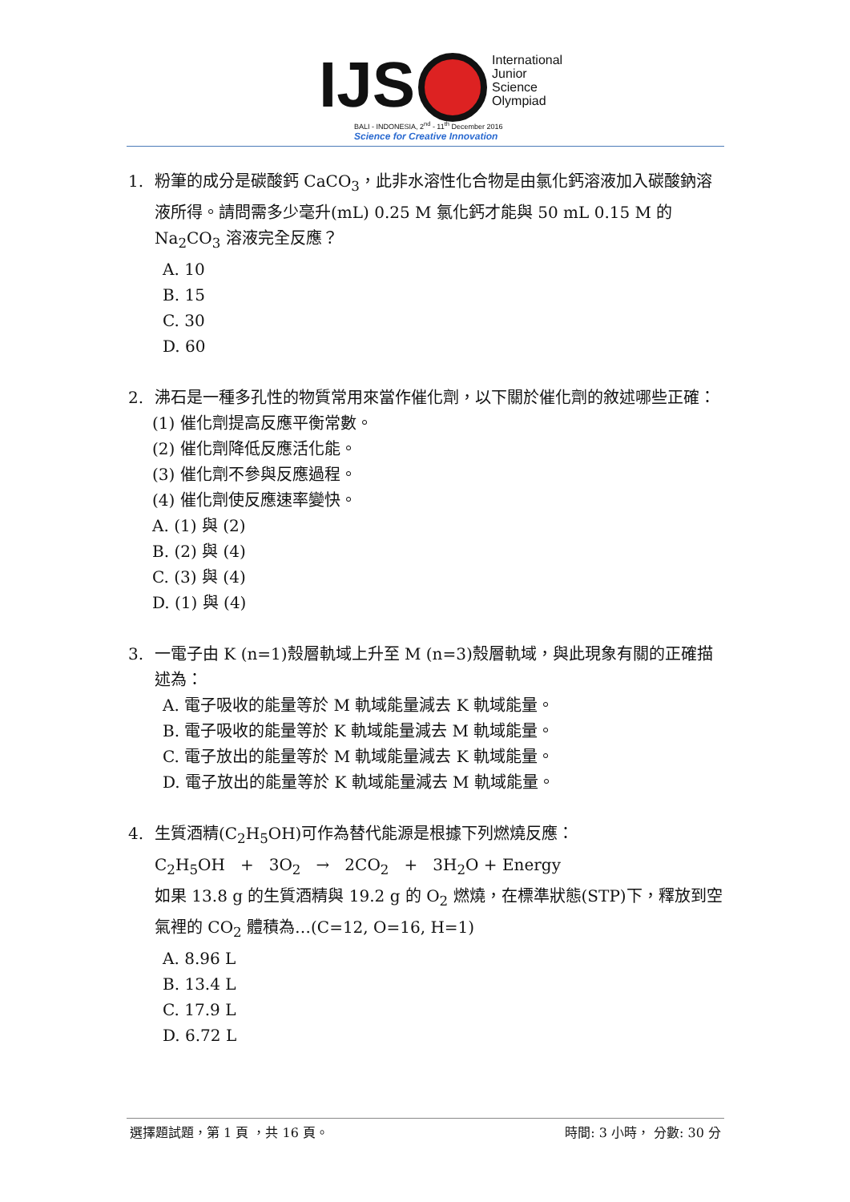IJS
International
Junior
Science
Olympiad
BALI - INDONESIA, 2<sup>nd</sup> - 11<sup>th</sup> December 2016
Science for Creative Innovation
1. 粉筆的成分是碳酸鈣 CaCO<sub>3</sub>，此非水溶性化合物是由氯化鈣溶液加入碳酸鈉溶液所得。請問需多少毫升(mL) 0.25 M 氯化鈣才能與 50 mL 0.15 M 的 Na<sub>2</sub>CO<sub>3</sub> 溶液完全反應？
A. 10
B. 15
C. 30
D. 60
2. 沸石是一種多孔性的物質常用來當作催化劑，以下關於催化劑的敘述哪些正確：
(1) 催化劑提高反應平衡常數。
(2) 催化劑降低反應活化能。
(3) 催化劑不參與反應過程。
(4) 催化劑使反應速率變快。
A. (1) 與 (2)
B. (2) 與 (4)
C. (3) 與 (4)
D. (1) 與 (4)
3. 一電子由 K (n=1)殼層軌域上升至 M (n=3)殼層軌域，與此現象有關的正確描述為：
A. 電子吸收的能量等於 M 軌域能量減去 K 軌域能量。
B. 電子吸收的能量等於 K 軌域能量減去 M 軌域能量。
C. 電子放出的能量等於 M 軌域能量減去 K 軌域能量。
D. 電子放出的能量等於 K 軌域能量減去 M 軌域能量。
4. 生質酒精(C<sub>2</sub>H<sub>5</sub>OH)可作為替代能源是根據下列燃燒反應：
C<sub>2</sub>H<sub>5</sub>OH + 3O<sub>2</sub> → 2CO<sub>2</sub> + 3H<sub>2</sub>O + Energy
如果 13.8 g 的生質酒精與 19.2 g 的 O<sub>2</sub> 燃燒，在標準狀態(STP)下，釋放到空氣裡的 CO<sub>2</sub> 體積為…(C=12, O=16, H=1)
A. 8.96 L
B. 13.4 L
C. 17.9 L
D. 6.72 L
選擇題試題，第 1 頁 ，共 16 頁。 時間: 3 小時， 分數: 30 分